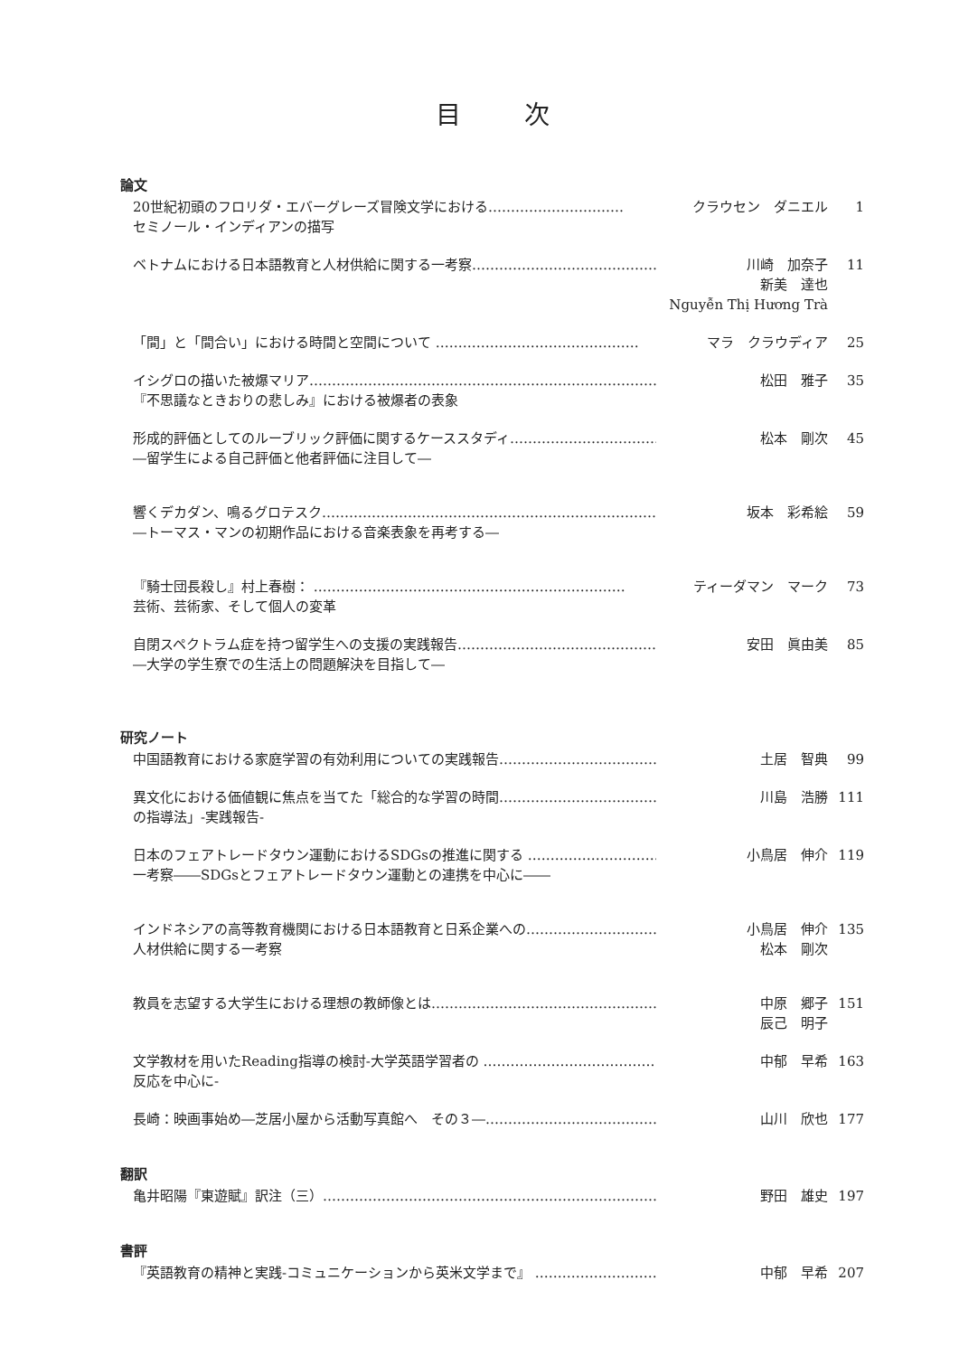目次
論文
20世紀初頭のフロリダ・エバーグレーズ冒険文学における…………………………
セミノール・インディアンの描写
クラウセン　ダニエル 1
ベトナムにおける日本語教育と人材供給に関する一考察……………………………………… 川崎　加奈子
新美　達也
Nguyễn Thị Hương Trà
11
「間」と「間合い」における時間と空間について ……………………………………… マラ　クラウディア 25
イシグロの描いた被爆マリア…………………………………………………………………………
『不思議なときおりの悲しみ』における被爆者の表象
松田　雅子 35
形成的評価としてのルーブリック評価に関するケーススタディ…………………………………
―留学生による自己評価と他者評価に注目して―
松本　剛次 45
響くデカダン、鳴るグロテスク…………………………………………………………………
―トーマス・マンの初期作品における音楽表象を再考する―
坂本　彩希絵 59
『騎士団長殺し』村上春樹： ……………………………………………………………
芸術、芸術家、そして個人の変革
ティーダマン　マーク 73
自閉スペクトラム症を持つ留学生への支援の実践報告…………………………………………
―大学の学生寮での生活上の問題解決を目指して―
安田　眞由美 85
研究ノート
中国語教育における家庭学習の有効利用についての実践報告…………………………………… 土居　智典 99
異文化における価値観に焦点を当てた「総合的な学習の時間……………………………………
の指導法」-実践報告-
川島　浩勝 111
日本のフェアトレードタウン運動におけるSDGsの推進に関する ……………………………
一考察――SDGsとフェアトレードタウン運動との連携を中心に――
小鳥居　伸介 119
インドネシアの高等教育機関における日本語教育と日系企業への……………………………
人材供給に関する一考察
小鳥居　伸介
松本　剛次
135
教員を志望する大学生における理想の教師像とは……………………………………………… 中原　郷子
辰己　明子
151
文学教材を用いたReading指導の検討-大学英語学習者の ………………………………………
反応を中心に-
中郁　早希 163
長崎：映画事始め―芝居小屋から活動写真館へ　その３―…………………………………… 山川　欣也 177
翻訳
亀井昭陽『東遊賦』訳注（三）……………………………………………………………………… 野田　雄史 197
書評
『英語教育の精神と実践-コミュニケーションから英米文学まで』 ……………………………… 中郁　早希 207